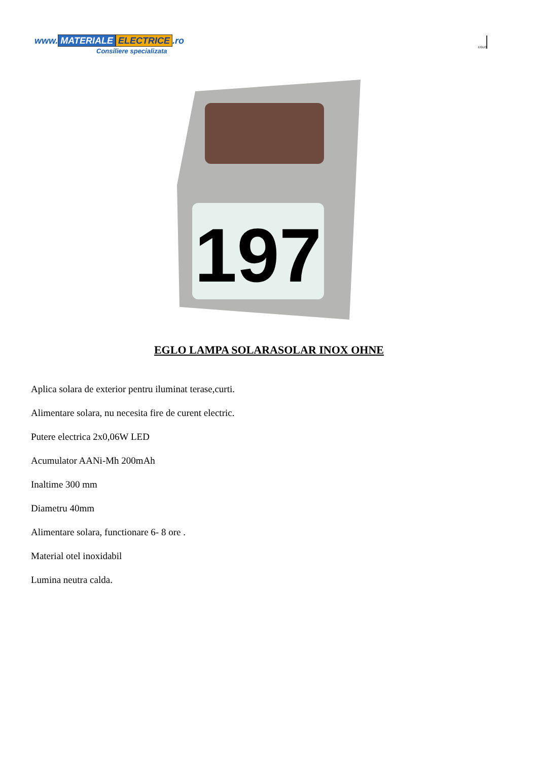www. MATERIALE ELECTRICE.ro
Consiliere specializata
EGLO
197
EGLO LAMPA SOLARASOLAR INOX OHNE
Aplica solara de exterior pentru iluminat terase,curti.
Alimentare solara, nu necesita fire de curent electric.
Putere electrica 2x0,06W LED
Acumulator AANi-Mh 200mAh
Inaltime 300 mm
Diametru 40mm
Alimentare solara, functionare 6- 8 ore .
Material otel inoxidabil
Lumina neutra calda.